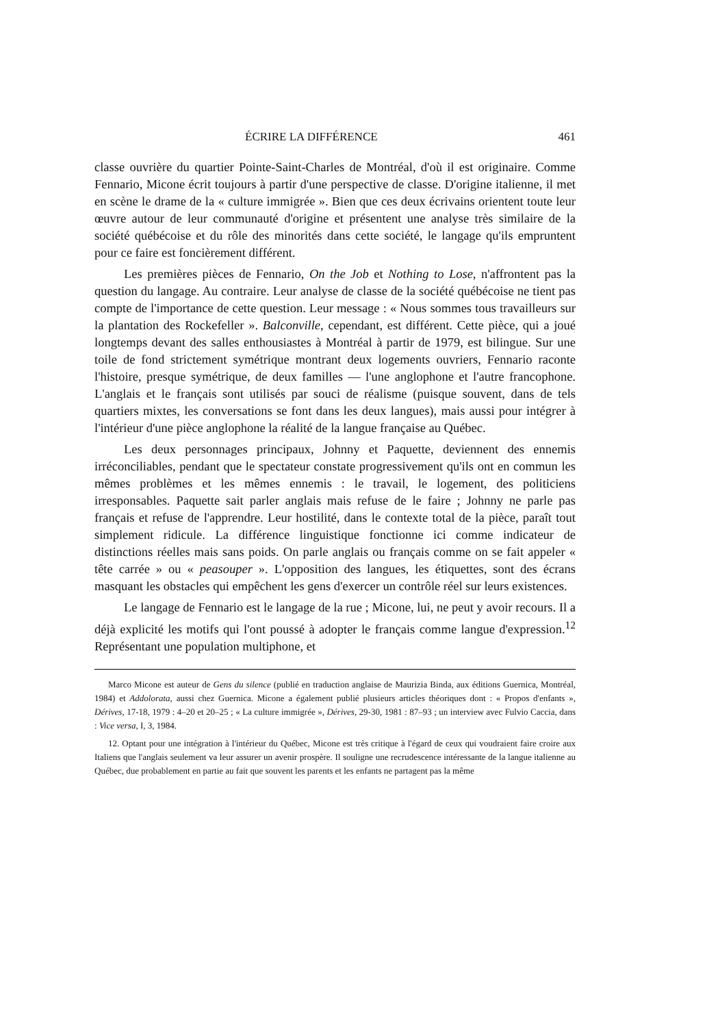ÉCRIRE LA DIFFÉRENCE 461
classe ouvrière du quartier Pointe-Saint-Charles de Montréal, d'où il est originaire. Comme Fennario, Micone écrit toujours à partir d'une perspective de classe. D'origine italienne, il met en scène le drame de la « culture immigrée ». Bien que ces deux écrivains orientent toute leur œuvre autour de leur communauté d'origine et présentent une analyse très similaire de la société québécoise et du rôle des minorités dans cette société, le langage qu'ils empruntent pour ce faire est foncièrement différent.
Les premières pièces de Fennario, On the Job et Nothing to Lose, n'affrontent pas la question du langage. Au contraire. Leur analyse de classe de la société québécoise ne tient pas compte de l'importance de cette question. Leur message : « Nous sommes tous travailleurs sur la plantation des Rockefeller ». Balconville, cependant, est différent. Cette pièce, qui a joué longtemps devant des salles enthousiastes à Montréal à partir de 1979, est bilingue. Sur une toile de fond strictement symétrique montrant deux logements ouvriers, Fennario raconte l'histoire, presque symétrique, de deux familles — l'une anglophone et l'autre francophone. L'anglais et le français sont utilisés par souci de réalisme (puisque souvent, dans de tels quartiers mixtes, les conversations se font dans les deux langues), mais aussi pour intégrer à l'intérieur d'une pièce anglophone la réalité de la langue française au Québec.
Les deux personnages principaux, Johnny et Paquette, deviennent des ennemis irréconciliables, pendant que le spectateur constate progressivement qu'ils ont en commun les mêmes problèmes et les mêmes ennemis : le travail, le logement, des politiciens irresponsables. Paquette sait parler anglais mais refuse de le faire ; Johnny ne parle pas français et refuse de l'apprendre. Leur hostilité, dans le contexte total de la pièce, paraît tout simplement ridicule. La différence linguistique fonctionne ici comme indicateur de distinctions réelles mais sans poids. On parle anglais ou français comme on se fait appeler « tête carrée » ou « peasouper ». L'opposition des langues, les étiquettes, sont des écrans masquant les obstacles qui empêchent les gens d'exercer un contrôle réel sur leurs existences.
Le langage de Fennario est le langage de la rue ; Micone, lui, ne peut y avoir recours. Il a déjà explicité les motifs qui l'ont poussé à adopter le français comme langue d'expression.<sup>12</sup> Représentant une population multiphone, et
Marco Micone est auteur de Gens du silence (publié en traduction anglaise de Maurizia Binda, aux éditions Guernica, Montréal, 1984) et Addolorata, aussi chez Guernica. Micone a également publié plusieurs articles théoriques dont : « Propos d'enfants », Dérives, 17-18, 1979 : 4–20 et 20–25 ; « La culture immigrée », Dérives, 29-30, 1981 : 87–93 ; un interview avec Fulvio Caccia, dans : Vice versa, I, 3, 1984.
12. Optant pour une intégration à l'intérieur du Québec, Micone est très critique à l'égard de ceux qui voudraient faire croire aux Italiens que l'anglais seulement va leur assurer un avenir prospère. Il souligne une recrudescence intéressante de la langue italienne au Québec, due probablement en partie au fait que souvent les parents et les enfants ne partagent pas la même